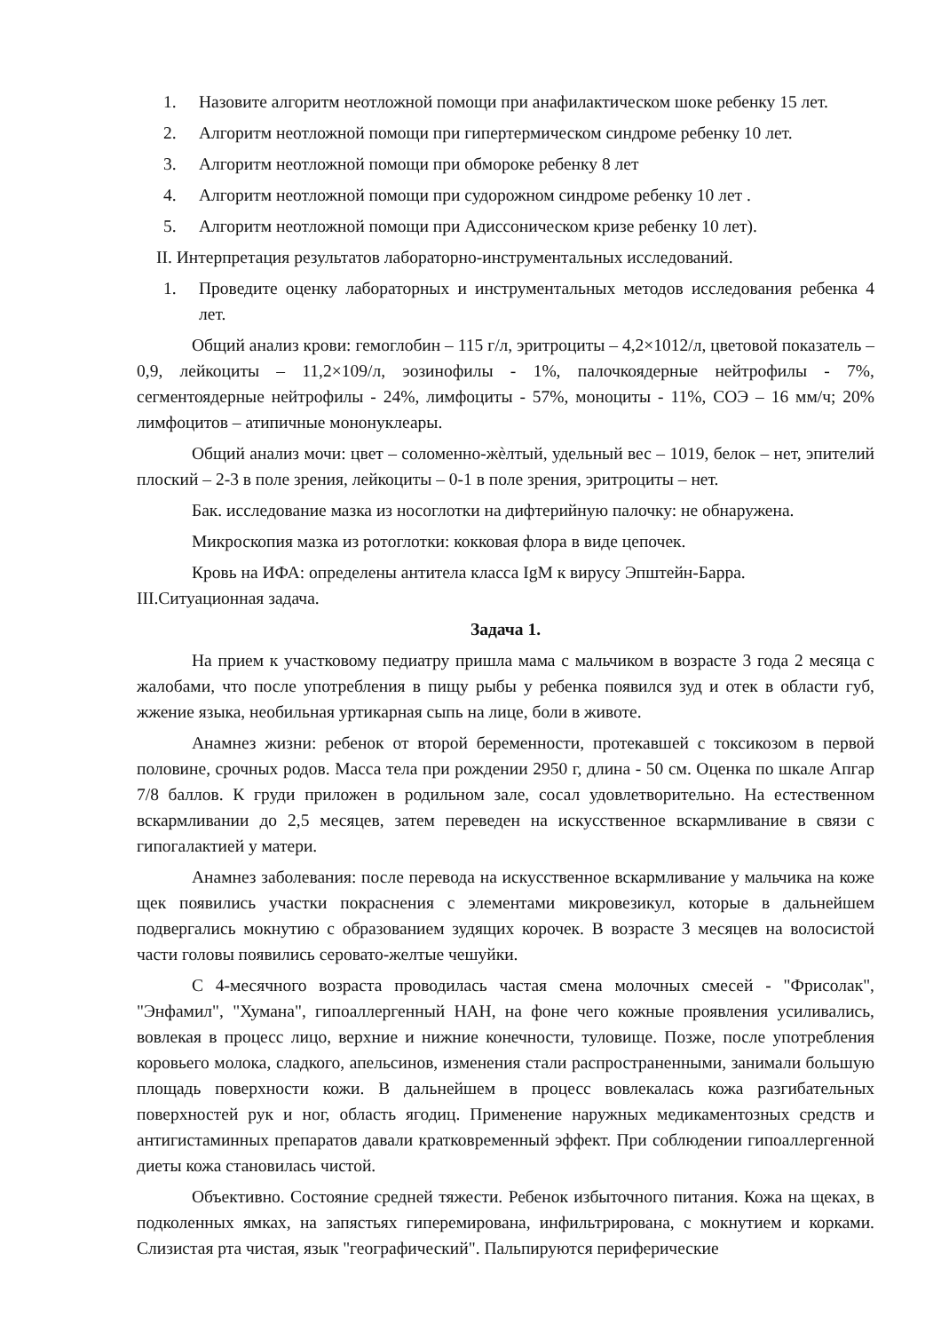1. Назовите алгоритм неотложной помощи при анафилактическом шоке ребенку 15 лет.
2. Алгоритм неотложной помощи при гипертермическом синдроме ребенку 10 лет.
3. Алгоритм неотложной помощи при обмороке ребенку 8 лет
4. Алгоритм неотложной помощи при судорожном синдроме ребенку 10 лет .
5. Алгоритм неотложной помощи при Адиссоническом кризе ребенку 10 лет).
II. Интерпретация результатов лабораторно-инструментальных исследований.
1. Проведите оценку лабораторных и инструментальных методов исследования ребенка 4 лет.
Общий анализ крови: гемоглобин – 115 г/л, эритроциты – 4,2×1012/л, цветовой показатель – 0,9, лейкоциты – 11,2×109/л, эозинофилы - 1%, палочкоядерные нейтрофилы - 7%, сегментоядерные нейтрофилы - 24%, лимфоциты - 57%, моноциты - 11%, СОЭ – 16 мм/ч; 20% лимфоцитов – атипичные мононуклеары.
Общий анализ мочи: цвет – соломенно-жѐлтый, удельный вес – 1019, белок – нет, эпителий плоский – 2-3 в поле зрения, лейкоциты – 0-1 в поле зрения, эритроциты – нет.
Бак. исследование мазка из носоглотки на дифтерийную палочку: не обнаружена.
Микроскопия мазка из ротоглотки: кокковая флора в виде цепочек.
Кровь на ИФА: определены антитела класса IgM к вирусу Эпштейн-Барра.
III.Ситуационная задача.
Задача 1.
На прием к участковому педиатру пришла мама с мальчиком в возрасте 3 года 2 месяца с жалобами, что после употребления в пищу рыбы у ребенка появился зуд и отек в области губ, жжение языка, необильная уртикарная сыпь на лице, боли в животе.
Анамнез жизни: ребенок от второй беременности, протекавшей с токсикозом в первой половине, срочных родов. Масса тела при рождении 2950 г, длина - 50 см. Оценка по шкале Апгар 7/8 баллов. К груди приложен в родильном зале, сосал удовлетворительно. На естественном вскармливании до 2,5 месяцев, затем переведен на искусственное вскармливание в связи с гипогалактией у матери.
Анамнез заболевания: после перевода на искусственное вскармливание у мальчика на коже щек появились участки покраснения с элементами микровезикул, которые в дальнейшем подвергались мокнутию с образованием зудящих корочек. В возрасте 3 месяцев на волосистой части головы появились серовато-желтые чешуйки.
С 4-месячного возраста проводилась частая смена молочных смесей - "Фрисолак", "Энфамил", "Хумана", гипоаллергенный НАН, на фоне чего кожные проявления усиливались, вовлекая в процесс лицо, верхние и нижние конечности, туловище. Позже, после употребления коровьего молока, сладкого, апельсинов, изменения стали распространенными, занимали большую площадь поверхности кожи. В дальнейшем в процесс вовлекалась кожа разгибательных поверхностей рук и ног, область ягодиц. Применение наружных медикаментозных средств и антигистаминных препаратов давали кратковременный эффект. При соблюдении гипоаллергенной диеты кожа становилась чистой.
Объективно. Состояние средней тяжести. Ребенок избыточного питания. Кожа на щеках, в подколенных ямках, на запястьях гиперемирована, инфильтрирована, с мокнутием и корками. Слизистая рта чистая, язык "географический". Пальпируются периферические